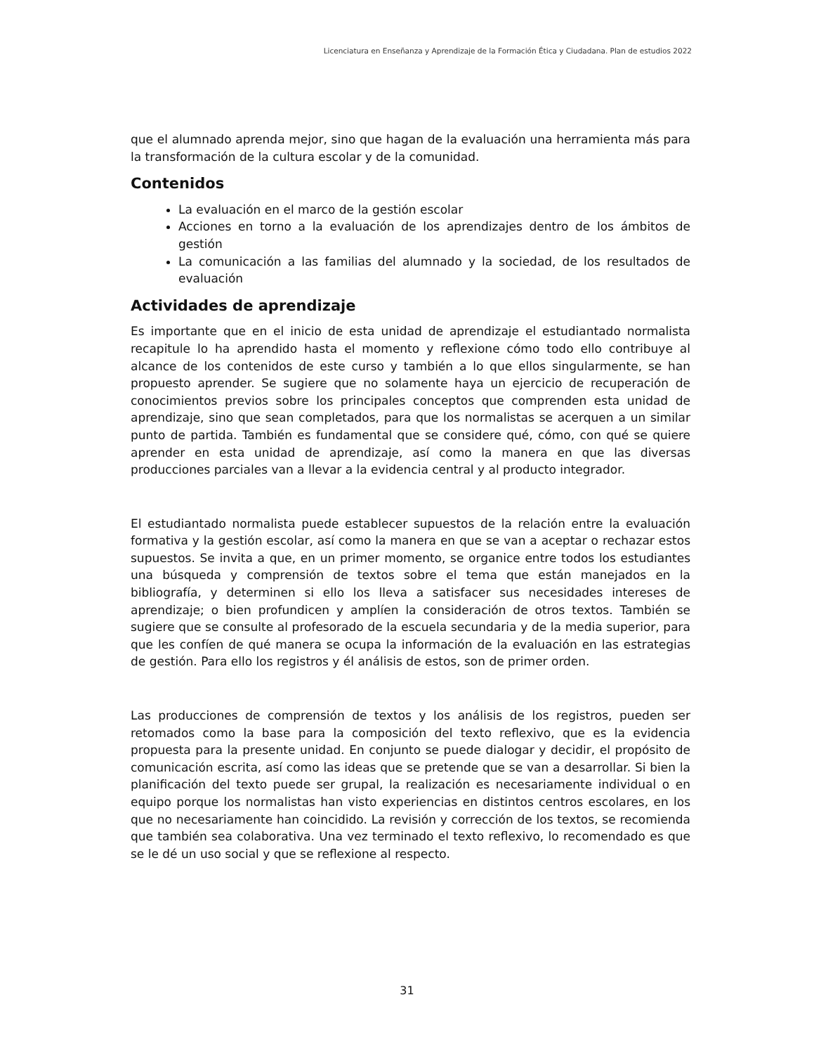Licenciatura en Enseñanza y Aprendizaje de la Formación Ética y Ciudadana. Plan de estudios 2022
que el alumnado aprenda mejor, sino que hagan de la evaluación una herramienta más para la transformación de la cultura escolar y de la comunidad.
Contenidos
La evaluación en el marco de la gestión escolar
Acciones en torno a la evaluación de los aprendizajes dentro de los ámbitos de gestión
La comunicación a las familias del alumnado y la sociedad, de los resultados de evaluación
Actividades de aprendizaje
Es importante que en el inicio de esta unidad de aprendizaje el estudiantado normalista recapitule lo ha aprendido hasta el momento y reflexione cómo todo ello contribuye al alcance de los contenidos de este curso y también a lo que ellos singularmente, se han propuesto aprender. Se sugiere que no solamente haya un ejercicio de recuperación de conocimientos previos sobre los principales conceptos que comprenden esta unidad de aprendizaje, sino que sean completados, para que los normalistas se acerquen a un similar punto de partida. También es fundamental que se considere qué, cómo, con qué se quiere aprender en esta unidad de aprendizaje, así como la manera en que las diversas producciones parciales van a llevar a la evidencia central y al producto integrador.
El estudiantado normalista puede establecer supuestos de la relación entre la evaluación formativa y la gestión escolar, así como la manera en que se van a aceptar o rechazar estos supuestos. Se invita a que, en un primer momento, se organice entre todos los estudiantes una búsqueda y comprensión de textos sobre el tema que están manejados en la bibliografía, y determinen si ello los lleva a satisfacer sus necesidades intereses de aprendizaje; o bien profundicen y amplíen la consideración de otros textos. También se sugiere que se consulte al profesorado de la escuela secundaria y de la media superior, para que les confíen de qué manera se ocupa la información de la evaluación en las estrategias de gestión. Para ello los registros y él análisis de estos, son de primer orden.
Las producciones de comprensión de textos y los análisis de los registros, pueden ser retomados como la base para la composición del texto reflexivo, que es la evidencia propuesta para la presente unidad. En conjunto se puede dialogar y decidir, el propósito de comunicación escrita, así como las ideas que se pretende que se van a desarrollar. Si bien la planificación del texto puede ser grupal, la realización es necesariamente individual o en equipo porque los normalistas han visto experiencias en distintos centros escolares, en los que no necesariamente han coincidido. La revisión y corrección de los textos, se recomienda que también sea colaborativa. Una vez terminado el texto reflexivo, lo recomendado es que se le dé un uso social y que se reflexione al respecto.
31